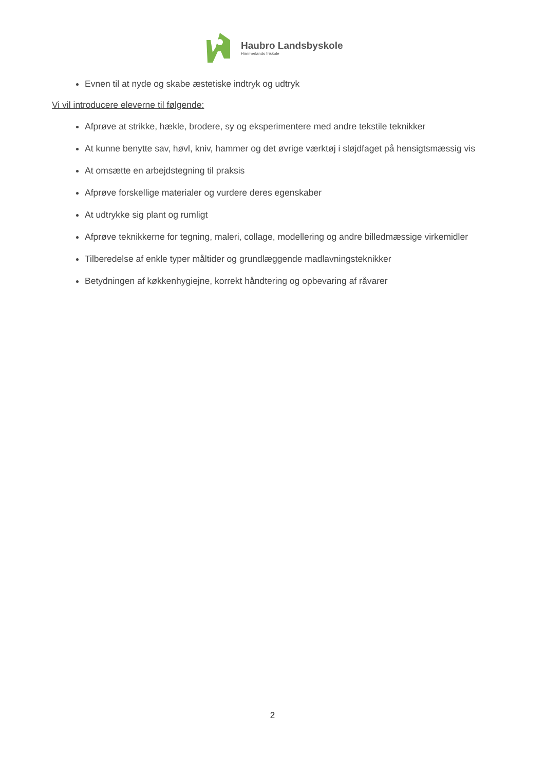Haubro Landsbyskole
Himmerlands friskole
Evnen til at nyde og skabe æstetiske indtryk og udtryk
Vi vil introducere eleverne til følgende:
Afprøve at strikke, hækle, brodere, sy og eksperimentere med andre tekstile teknikker
At kunne benytte sav, høvl, kniv, hammer og det øvrige værktøj i sløjdfaget på hensigtsmæssig vis
At omsætte en arbejdstegning til praksis
Afprøve forskellige materialer og vurdere deres egenskaber
At udtrykke sig plant og rumligt
Afprøve teknikkerne for tegning, maleri, collage, modellering og andre billedmæssige virkemidler
Tilberedelse af enkle typer måltider og grundlæggende madlavningsteknikker
Betydningen af køkkenhygiejne, korrekt håndtering og opbevaring af råvarer
2